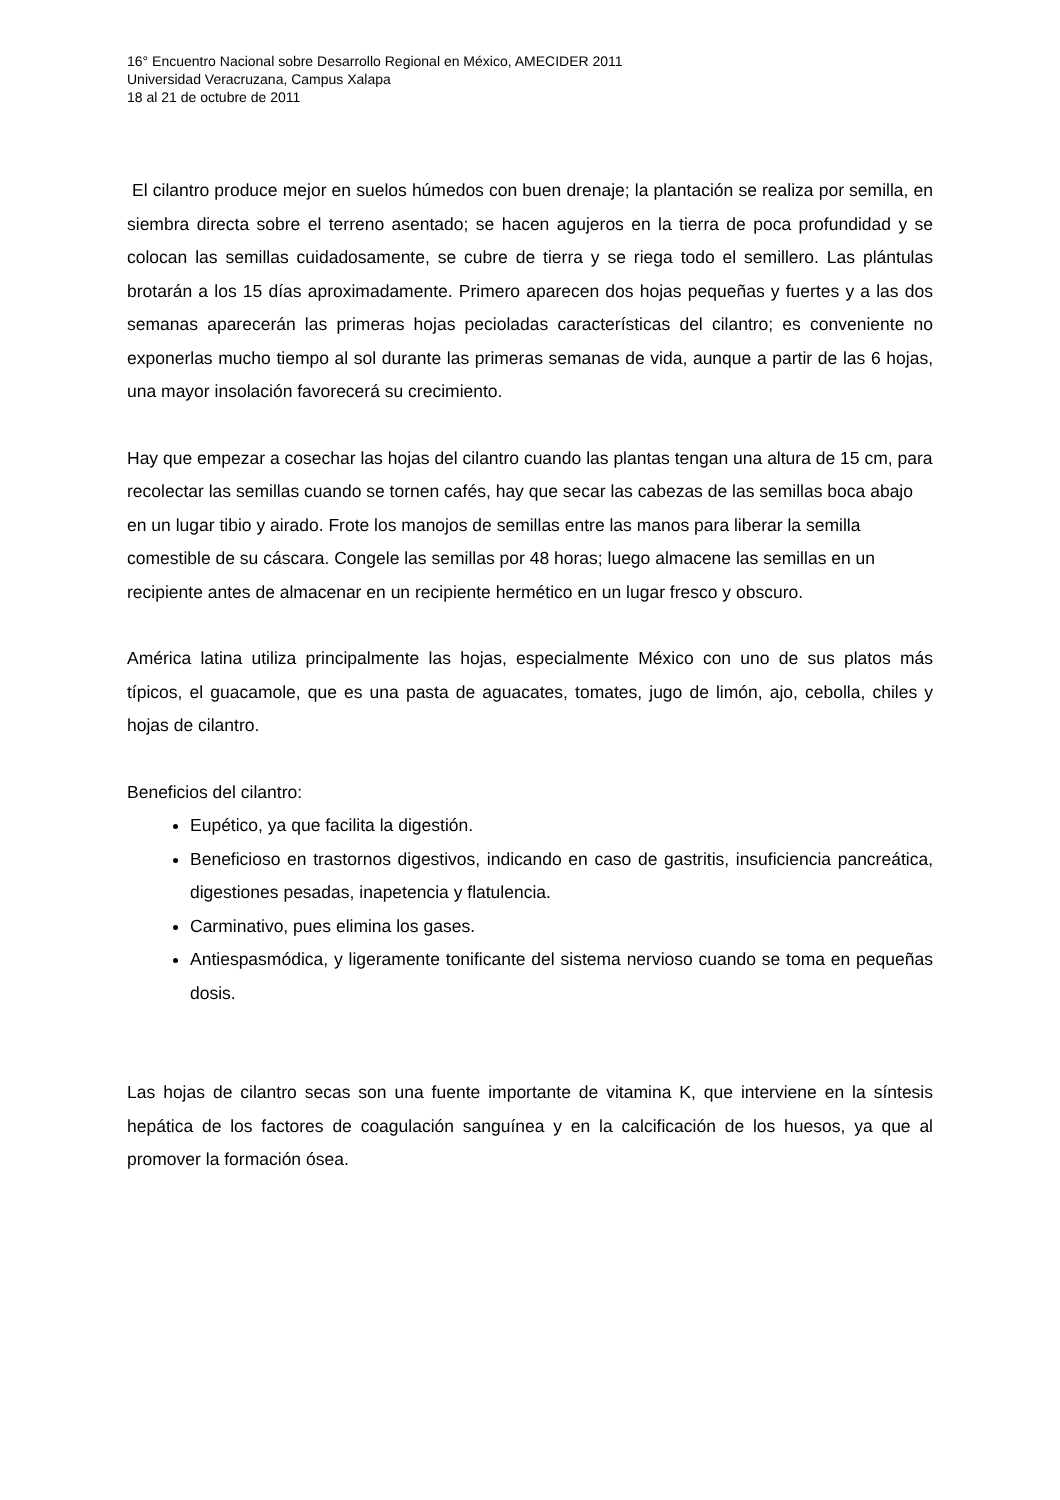16° Encuentro Nacional sobre Desarrollo Regional en México, AMECIDER 2011
Universidad Veracruzana, Campus Xalapa
18 al 21 de octubre de 2011
El cilantro produce mejor en suelos húmedos con buen drenaje; la plantación se realiza por semilla, en siembra directa sobre el terreno asentado; se hacen agujeros en la tierra de poca profundidad y se colocan las semillas cuidadosamente, se cubre de tierra y se riega todo el semillero. Las plántulas brotarán a los 15 días aproximadamente. Primero aparecen dos hojas pequeñas y fuertes y a las dos semanas aparecerán las primeras hojas pecioladas características del cilantro; es conveniente no exponerlas mucho tiempo al sol durante las primeras semanas de vida, aunque a partir de las 6 hojas, una mayor insolación favorecerá su crecimiento.
Hay que empezar a cosechar las hojas del cilantro cuando las plantas tengan una altura de 15 cm, para recolectar las semillas cuando se tornen cafés, hay que secar las cabezas de las semillas boca abajo en un lugar tibio y airado. Frote los manojos de semillas entre las manos para liberar la semilla comestible de su cáscara. Congele las semillas por 48 horas; luego almacene las semillas en un recipiente antes de almacenar en un recipiente hermético en un lugar fresco y obscuro.
América latina utiliza principalmente las hojas, especialmente México con uno de sus platos más típicos, el guacamole, que es una pasta de aguacates, tomates, jugo de limón, ajo, cebolla, chiles y hojas de cilantro.
Beneficios del cilantro:
Eupético, ya que facilita la digestión.
Beneficioso en trastornos digestivos, indicando en caso de gastritis, insuficiencia pancreática, digestiones pesadas, inapetencia y flatulencia.
Carminativo, pues elimina los gases.
Antiespasmódica, y ligeramente tonificante del sistema nervioso cuando se toma en pequeñas dosis.
Las hojas de cilantro secas son una fuente importante de vitamina K, que interviene en la síntesis hepática de los factores de coagulación sanguínea y en la calcificación de los huesos, ya que al promover la formación ósea.